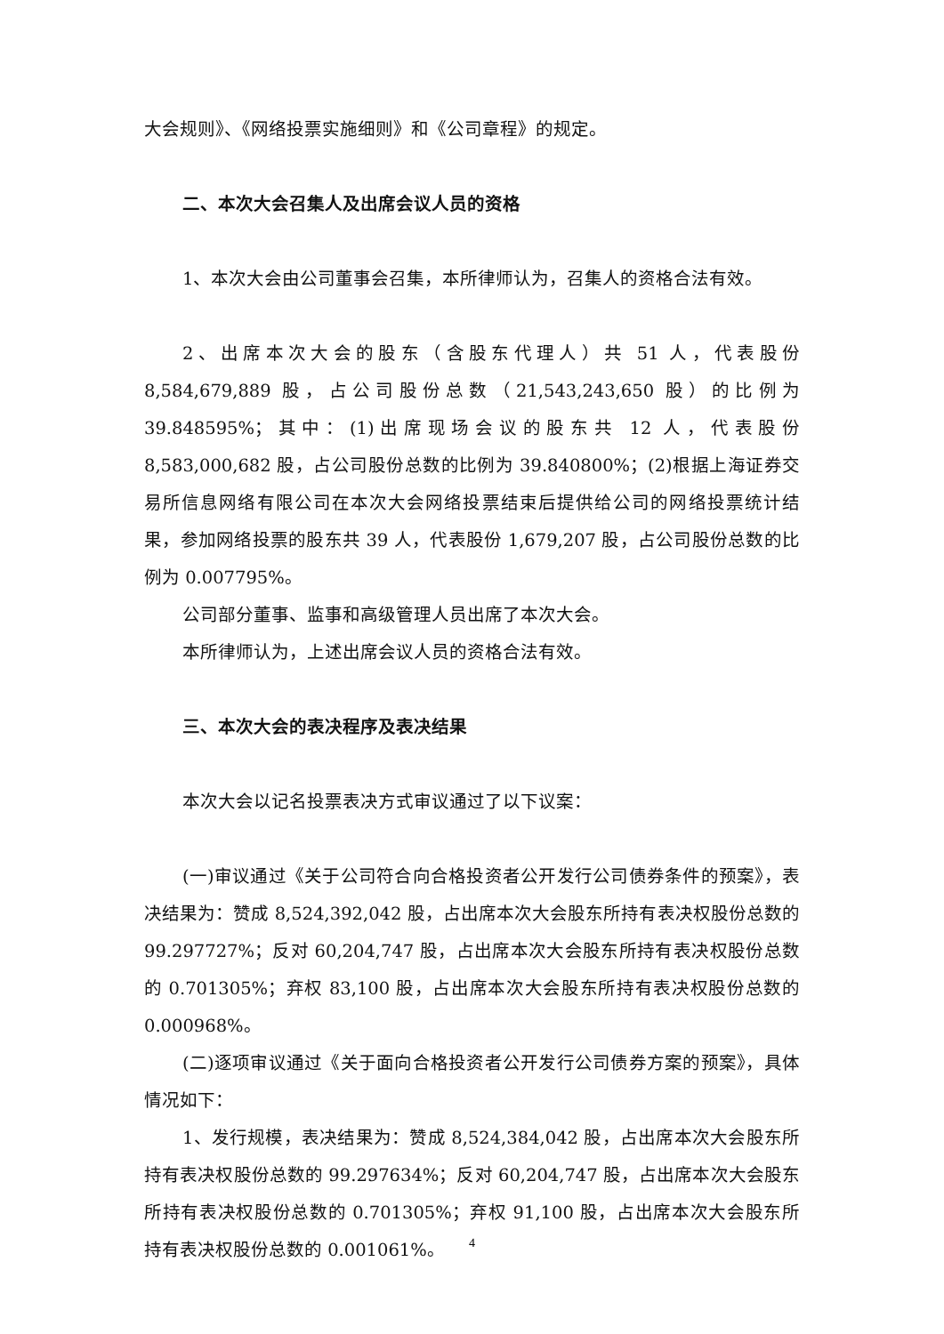大会规则》、《网络投票实施细则》和《公司章程》的规定。
二、本次大会召集人及出席会议人员的资格
1、本次大会由公司董事会召集，本所律师认为，召集人的资格合法有效。
2、出席本次大会的股东（含股东代理人）共 51 人，代表股份 8,584,679,889 股，占公司股份总数（21,543,243,650 股）的比例为 39.848595%；其中：(1)出席现场会议的股东共 12 人，代表股份 8,583,000,682 股，占公司股份总数的比例为 39.840800%；(2)根据上海证券交易所信息网络有限公司在本次大会网络投票结束后提供给公司的网络投票统计结果，参加网络投票的股东共 39 人，代表股份 1,679,207 股，占公司股份总数的比例为 0.007795%。
公司部分董事、监事和高级管理人员出席了本次大会。
本所律师认为，上述出席会议人员的资格合法有效。
三、本次大会的表决程序及表决结果
本次大会以记名投票表决方式审议通过了以下议案：
(一)审议通过《关于公司符合向合格投资者公开发行公司债券条件的预案》，表决结果为：赞成 8,524,392,042 股，占出席本次大会股东所持有表决权股份总数的 99.297727%；反对 60,204,747 股，占出席本次大会股东所持有表决权股份总数的 0.701305%；弃权 83,100 股，占出席本次大会股东所持有表决权股份总数的 0.000968%。
(二)逐项审议通过《关于面向合格投资者公开发行公司债券方案的预案》，具体情况如下：
1、发行规模，表决结果为：赞成 8,524,384,042 股，占出席本次大会股东所持有表决权股份总数的 99.297634%；反对 60,204,747 股，占出席本次大会股东所持有表决权股份总数的 0.701305%；弃权 91,100 股，占出席本次大会股东所持有表决权股份总数的 0.001061%。
4